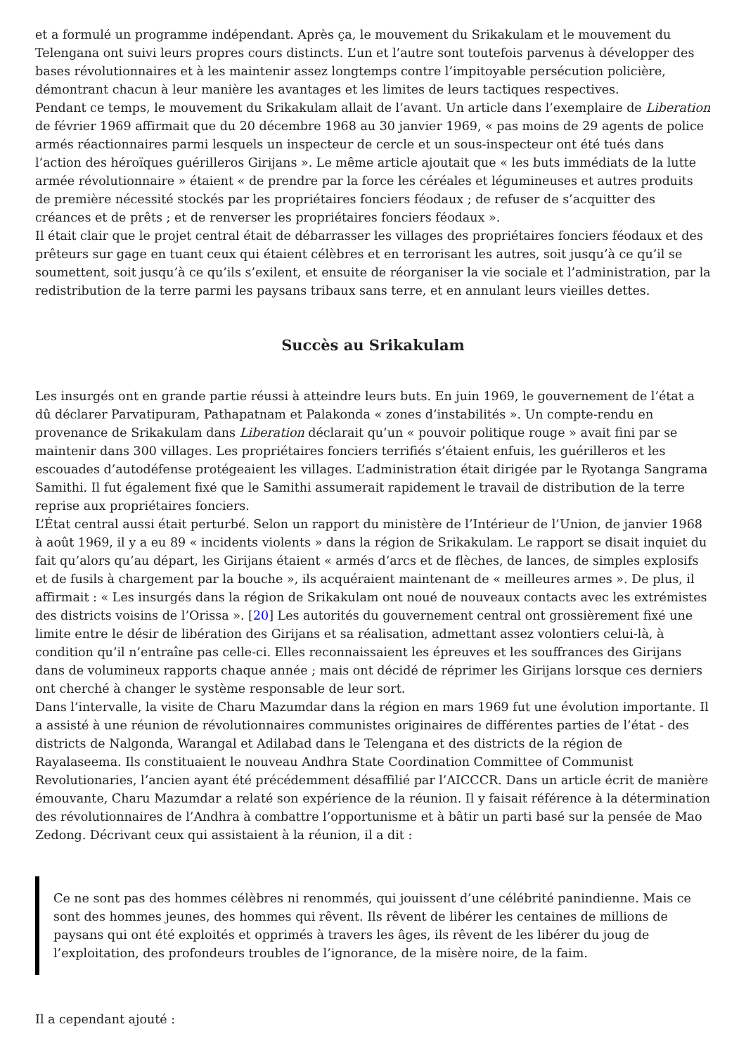et a formulé un programme indépendant. Après ça, le mouvement du Srikakulam et le mouvement du Telengana ont suivi leurs propres cours distincts. L’un et l’autre sont toutefois parvenus à développer des bases révolutionnaires et à les maintenir assez longtemps contre l’impitoyable persécution policière, démontrant chacun à leur manière les avantages et les limites de leurs tactiques respectives.
Pendant ce temps, le mouvement du Srikakulam allait de l’avant. Un article dans l’exemplaire de Liberation de février 1969 affirmait que du 20 décembre 1968 au 30 janvier 1969, « pas moins de 29 agents de police armés réactionnaires parmi lesquels un inspecteur de cercle et un sous-inspecteur ont été tués dans l’action des héroïques guérilleros Girijans ». Le même article ajoutait que « les buts immédiats de la lutte armée révolutionnaire » étaient « de prendre par la force les céréales et légumineuses et autres produits de première nécessité stockés par les propriétaires fonciers féodaux ; de refuser de s’acquitter des créances et de prêts ; et de renverser les propriétaires fonciers féodaux ».
Il était clair que le projet central était de débarrasser les villages des propriétaires fonciers féodaux et des prêteurs sur gage en tuant ceux qui étaient célèbres et en terrorisant les autres, soit jusqu’à ce qu’il se soumettent, soit jusqu’à ce qu’ils s’exilent, et ensuite de réorganiser la vie sociale et l’administration, par la redistribution de la terre parmi les paysans tribaux sans terre, et en annulant leurs vieilles dettes.
Succès au Srikakulam
Les insurgés ont en grande partie réussi à atteindre leurs buts. En juin 1969, le gouvernement de l’état a dû déclarer Parvatipuram, Pathapatnam et Palakonda « zones d’instabilités ». Un compte-rendu en provenance de Srikakulam dans Liberation déclarait qu’un « pouvoir politique rouge » avait fini par se maintenir dans 300 villages. Les propriétaires fonciers terrifiés s’étaient enfuis, les guérilleros et les escouades d’autodéfense protégeaient les villages. L’administration était dirigée par le Ryotanga Sangrama Samithi. Il fut également fixé que le Samithi assumerait rapidement le travail de distribution de la terre reprise aux propriétaires fonciers.
L’État central aussi était perturbé. Selon un rapport du ministère de l’Intérieur de l’Union, de janvier 1968 à août 1969, il y a eu 89 « incidents violents » dans la région de Srikakulam. Le rapport se disait inquiet du fait qu’alors qu’au départ, les Girijans étaient « armés d’arcs et de flèches, de lances, de simples explosifs et de fusils à chargement par la bouche », ils acquéraient maintenant de « meilleures armes ». De plus, il affirmait : « Les insurgés dans la région de Srikakulam ont noué de nouveaux contacts avec les extrémistes des districts voisins de l’Orissa ». [20] Les autorités du gouvernement central ont grossièrement fixé une limite entre le désir de libération des Girijans et sa réalisation, admettant assez volontiers celui-là, à condition qu’il n’entraîne pas celle-ci. Elles reconnaissaient les épreuves et les souffrances des Girijans dans de volumineux rapports chaque année ; mais ont décidé de réprimer les Girijans lorsque ces derniers ont cherché à changer le système responsable de leur sort.
Dans l’intervalle, la visite de Charu Mazumdar dans la région en mars 1969 fut une évolution importante. Il a assisté à une réunion de révolutionnaires communistes originaires de différentes parties de l’état - des districts de Nalgonda, Warangal et Adilabad dans le Telengana et des districts de la région de Rayalaseema. Ils constituaient le nouveau Andhra State Coordination Committee of Communist Revolutionaries, l’ancien ayant été précédemment désaffilié par l’AICCCR. Dans un article écrit de manière émouvante, Charu Mazumdar a relaté son expérience de la réunion. Il y faisait référence à la détermination des révolutionnaires de l’Andhra à combattre l’opportunisme et à bâtir un parti basé sur la pensée de Mao Zedong. Décrivant ceux qui assistaient à la réunion, il a dit :
Ce ne sont pas des hommes célèbres ni renommés, qui jouissent d’une célébrité panindienne. Mais ce sont des hommes jeunes, des hommes qui rêvent. Ils rêvent de libérer les centaines de millions de paysans qui ont été exploités et opprimés à travers les âges, ils rêvent de les libérer du joug de l’exploitation, des profondeurs troubles de l’ignorance, de la misère noire, de la faim.
Il a cependant ajouté :